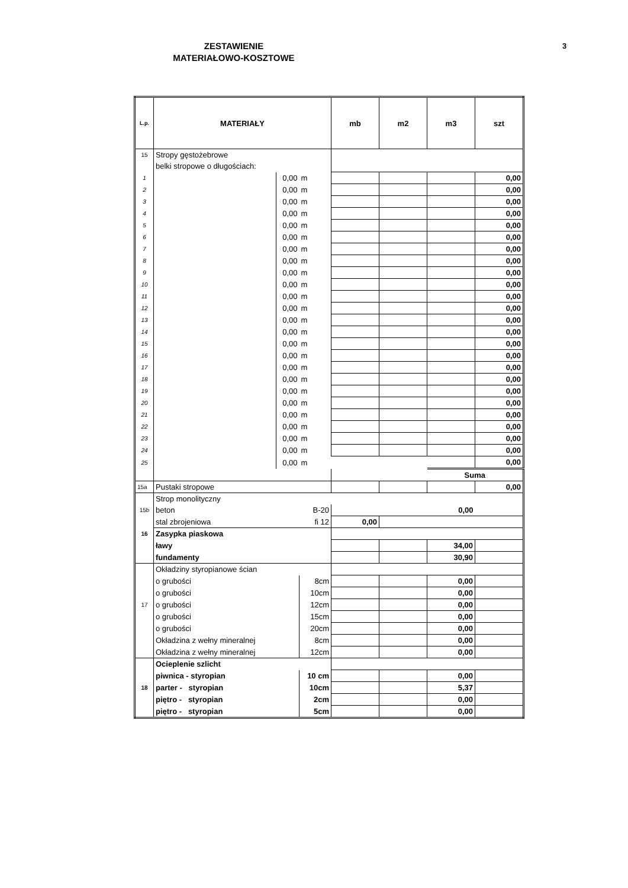3
ZESTAWIENIE
MATERIAŁOWO-KOSZTOWE
| L.p. | MATERIAŁY | | | mb | m2 | m3 | szt |
| --- | --- | --- | --- | --- | --- | --- | --- |
| 15 | Stropy gęstożebrowe | | | | | | |
| | belki stropowe o długościach: | | | | | | |
| 1 | | 0,00 | m | | | | 0,00 |
| 2 | | 0,00 | m | | | | 0,00 |
| 3 | | 0,00 | m | | | | 0,00 |
| 4 | | 0,00 | m | | | | 0,00 |
| 5 | | 0,00 | m | | | | 0,00 |
| 6 | | 0,00 | m | | | | 0,00 |
| 7 | | 0,00 | m | | | | 0,00 |
| 8 | | 0,00 | m | | | | 0,00 |
| 9 | | 0,00 | m | | | | 0,00 |
| 10 | | 0,00 | m | | | | 0,00 |
| 11 | | 0,00 | m | | | | 0,00 |
| 12 | | 0,00 | m | | | | 0,00 |
| 13 | | 0,00 | m | | | | 0,00 |
| 14 | | 0,00 | m | | | | 0,00 |
| 15 | | 0,00 | m | | | | 0,00 |
| 16 | | 0,00 | m | | | | 0,00 |
| 17 | | 0,00 | m | | | | 0,00 |
| 18 | | 0,00 | m | | | | 0,00 |
| 19 | | 0,00 | m | | | | 0,00 |
| 20 | | 0,00 | m | | | | 0,00 |
| 21 | | 0,00 | m | | | | 0,00 |
| 22 | | 0,00 | m | | | | 0,00 |
| 23 | | 0,00 | m | | | | 0,00 |
| 24 | | 0,00 | m | | | | 0,00 |
| 25 | | 0,00 | m | | | | 0,00 |
| | | | | | | Suma | |
| 15a | Pustaki stropowe | | | | | | 0,00 |
| | Strop monolityczny | | | | | | |
| 15b | beton | | B-20 | 0,00 | | | |
| | stal zbrojeniowa | | fi 12 | 0,00 | | | |
| 16 | Zasypka piaskowa | | | | | | |
| | ławy | | | | | 34,00 | |
| | fundamenty | | | | | 30,90 | |
| | Okładziny styropianowe ścian | | | | | | |
| | o grubości | | 8cm | | | 0,00 | |
| | o grubości | | 10cm | | | 0,00 | |
| 17 | o grubości | | 12cm | | | 0,00 | |
| | o grubości | | 15cm | | | 0,00 | |
| | o grubości | | 20cm | | | 0,00 | |
| | Okładzina z wełny mineralnej | | 8cm | | | 0,00 | |
| | Okładzina z wełny mineralnej | | 12cm | | | 0,00 | |
| | Ocieplenie szlicht | | | | | | |
| | piwnica - styropian | | 10 cm | | | 0,00 | |
| 18 | parter - styropian | | 10cm | | | 5,37 | |
| | piętro - styropian | | 2cm | | | 0,00 | |
| | piętro - styropian | | 5cm | | | 0,00 | |